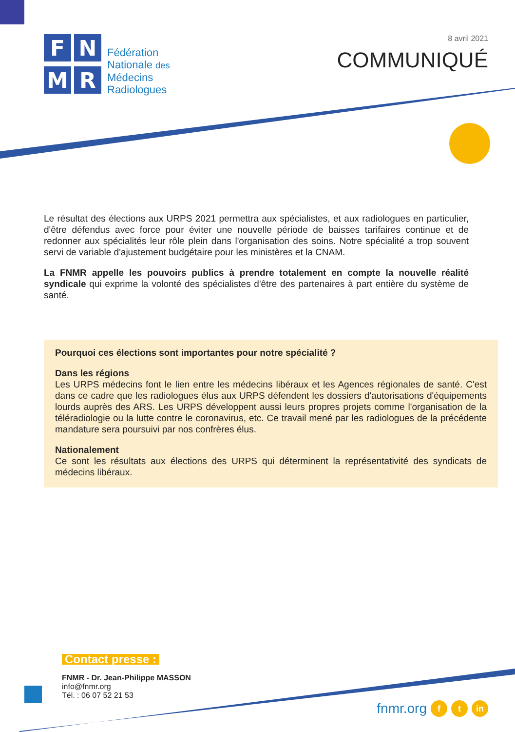F
N
M
R
Fédération
Nationale des
Médecins
Radiologues
8 avril 2021
COMMUNIQUÉ
Le résultat des élections aux URPS 2021 permettra aux spécialistes, et aux radiologues en particulier, d'être défendus avec force pour éviter une nouvelle période de baisses tarifaires continue et de redonner aux spécialités leur rôle plein dans l'organisation des soins. Notre spécialité a trop souvent servi de variable d'ajustement budgétaire pour les ministères et la CNAM.
La FNMR appelle les pouvoirs publics à prendre totalement en compte la nouvelle réalité syndicale qui exprime la volonté des spécialistes d'être des partenaires à part entière du système de santé.
Pourquoi ces élections sont importantes pour notre spécialité ?
Dans les régions
Les URPS médecins font le lien entre les médecins libéraux et les Agences régionales de santé. C'est dans ce cadre que les radiologues élus aux URPS défendent les dossiers d'autorisations d'équipements lourds auprès des ARS. Les URPS développent aussi leurs propres projets comme l'organisation de la téléradiologie ou la lutte contre le coronavirus, etc. Ce travail mené par les radiologues de la précédente mandature sera poursuivi par nos confrères élus.
Nationalement
Ce sont les résultats aux élections des URPS qui déterminent la représentativité des syndicats de médecins libéraux.
Contact presse :
FNMR - Dr. Jean-Philippe MASSON
info@fnmr.org
Tél. : 06 07 52 21 53
fnmr.org f t in